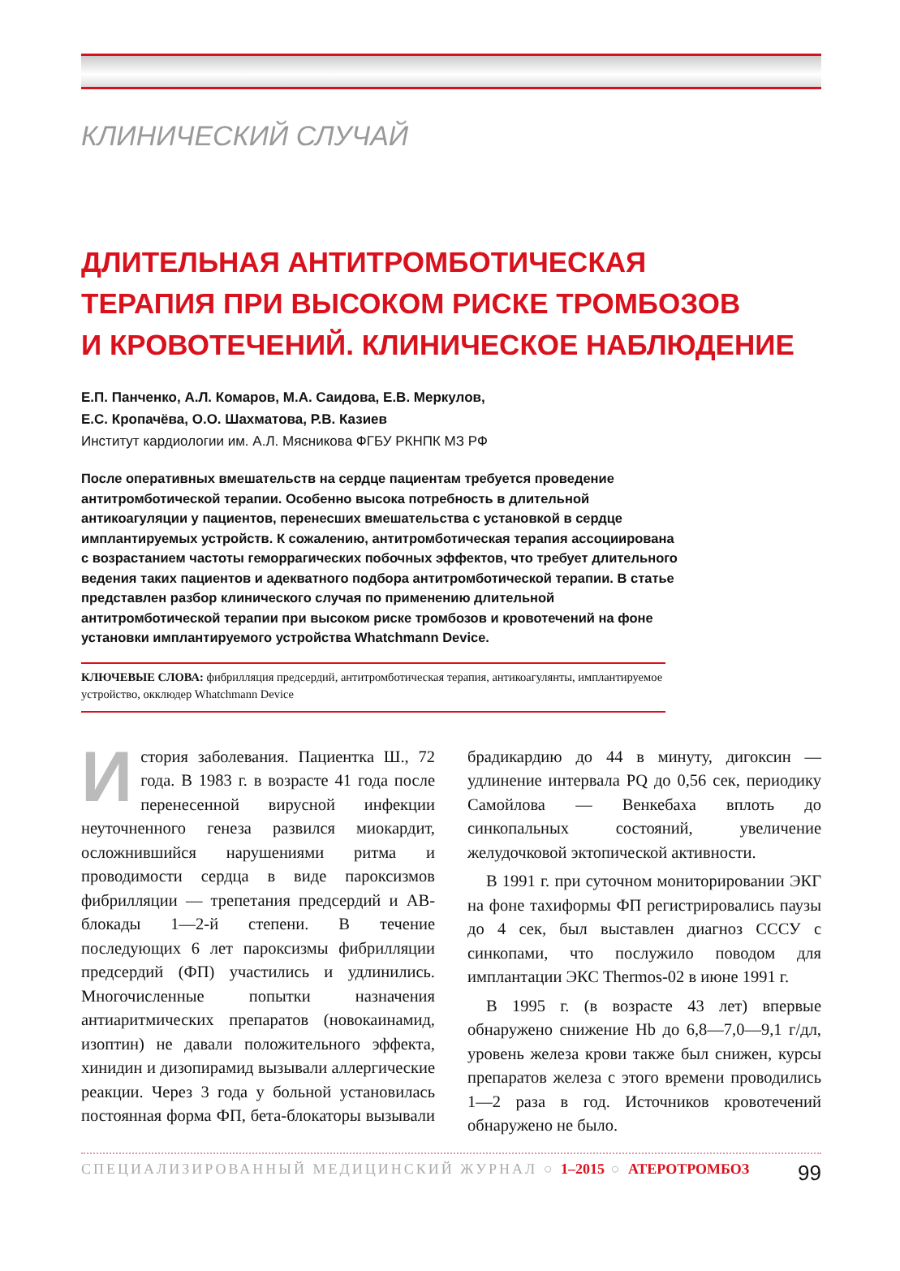КЛИНИЧЕСКИЙ СЛУЧАЙ
ДЛИТЕЛЬНАЯ АНТИТРОМБОТИЧЕСКАЯ
ТЕРАПИЯ ПРИ ВЫСОКОМ РИСКЕ ТРОМБОЗОВ
И КРОВОТЕЧЕНИЙ. КЛИНИЧЕСКОЕ НАБЛЮДЕНИЕ
Е.П. Панченко, А.Л. Комаров, М.А. Саидова, Е.В. Меркулов,
Е.С. Кропачёва, О.О. Шахматова, Р.В. Казиев
Институт кардиологии им. А.Л. Мясникова ФГБУ РКНПК МЗ РФ
После оперативных вмешательств на сердце пациентам требуется проведение антитромботической терапии. Особенно высока потребность в длительной антикоагуляции у пациентов, перенесших вмешательства с установкой в сердце имплантируемых устройств. К сожалению, антитромботическая терапия ассоциирована с возрастанием частоты геморрагических побочных эффектов, что требует длительного ведения таких пациентов и адекватного подбора антитромботической терапии. В статье представлен разбор клинического случая по применению длительной антитромботической терапии при высоком риске тромбозов и кровотечений на фоне установки имплантируемого устройства Whatchmann Device.
КЛЮЧЕВЫЕ СЛОВА: фибрилляция предсердий, антитромботическая терапия, антикоагулянты, имплантируемое устройство, окклюдер Whatchmann Device
История заболевания. Пациентка Ш., 72 года. В 1983 г. в возрасте 41 года после перенесенной вирусной инфекции неуточненного генеза развился миокардит, осложнившийся нарушениями ритма и проводимости сердца в виде пароксизмов фибрилляции — трепетания предсердий и АВ-блокады 1—2-й степени. В течение последующих 6 лет пароксизмы фибрилляции предсердий (ФП) участились и удлинились. Многочисленные попытки назначения антиаритмических препаратов (новокаинамид, изоптин) не давали положительного эффекта, хинидин и дизопирамид вызывали аллергические реакции. Через 3 года у больной установилась постоянная форма ФП, бета-блокаторы вызывали брадикардию до 44 в минуту, дигоксин — удлинение интервала PQ до 0,56 сек, периодику Самойлова — Венкебаха вплоть до синкопальных состояний, увеличение желудочковой эктопической активности.
В 1991 г. при суточном мониторировании ЭКГ на фоне тахиформы ФП регистрировались паузы до 4 сек, был выставлен диагноз СССУ с синкопами, что послужило поводом для имплантации ЭКС Thermos-02 в июне 1991 г.
В 1995 г. (в возрасте 43 лет) впервые обнаружено снижение Hb до 6,8—7,0—9,1 г/дл, уровень железа крови также был снижен, курсы препаратов железа с этого времени проводились 1—2 раза в год. Источников кровотечений обнаружено не было.
СПЕЦИАЛИЗИРОВАННЫЙ МЕДИЦИНСКИЙ ЖУРНАЛ ○ 1–2015 ○ АТЕРОТРОМБОЗ 99